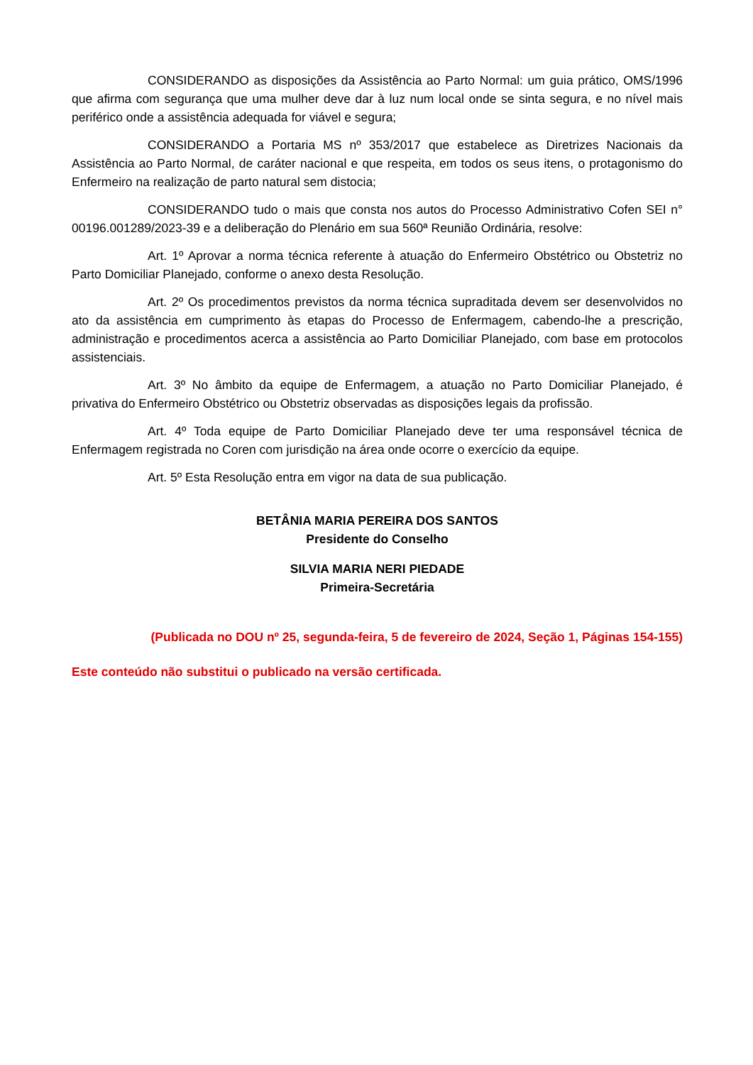CONSIDERANDO as disposições da Assistência ao Parto Normal: um guia prático, OMS/1996 que afirma com segurança que uma mulher deve dar à luz num local onde se sinta segura, e no nível mais periférico onde a assistência adequada for viável e segura;
CONSIDERANDO a Portaria MS nº 353/2017 que estabelece as Diretrizes Nacionais da Assistência ao Parto Normal, de caráter nacional e que respeita, em todos os seus itens, o protagonismo do Enfermeiro na realização de parto natural sem distocia;
CONSIDERANDO tudo o mais que consta nos autos do Processo Administrativo Cofen SEI n° 00196.001289/2023-39 e a deliberação do Plenário em sua 560ª Reunião Ordinária, resolve:
Art. 1º Aprovar a norma técnica referente à atuação do Enfermeiro Obstétrico ou Obstetriz no Parto Domiciliar Planejado, conforme o anexo desta Resolução.
Art. 2º Os procedimentos previstos da norma técnica supraditada devem ser desenvolvidos no ato da assistência em cumprimento às etapas do Processo de Enfermagem, cabendo-lhe a prescrição, administração e procedimentos acerca a assistência ao Parto Domiciliar Planejado, com base em protocolos assistenciais.
Art. 3º No âmbito da equipe de Enfermagem, a atuação no Parto Domiciliar Planejado, é privativa do Enfermeiro Obstétrico ou Obstetriz observadas as disposições legais da profissão.
Art. 4º Toda equipe de Parto Domiciliar Planejado deve ter uma responsável técnica de Enfermagem registrada no Coren com jurisdição na área onde ocorre o exercício da equipe.
Art. 5º Esta Resolução entra em vigor na data de sua publicação.
BETÂNIA MARIA PEREIRA DOS SANTOS
Presidente do Conselho
SILVIA MARIA NERI PIEDADE
Primeira-Secretária
(Publicada no DOU nº 25, segunda-feira, 5 de fevereiro de 2024, Seção 1, Páginas 154-155)
Este conteúdo não substitui o publicado na versão certificada.